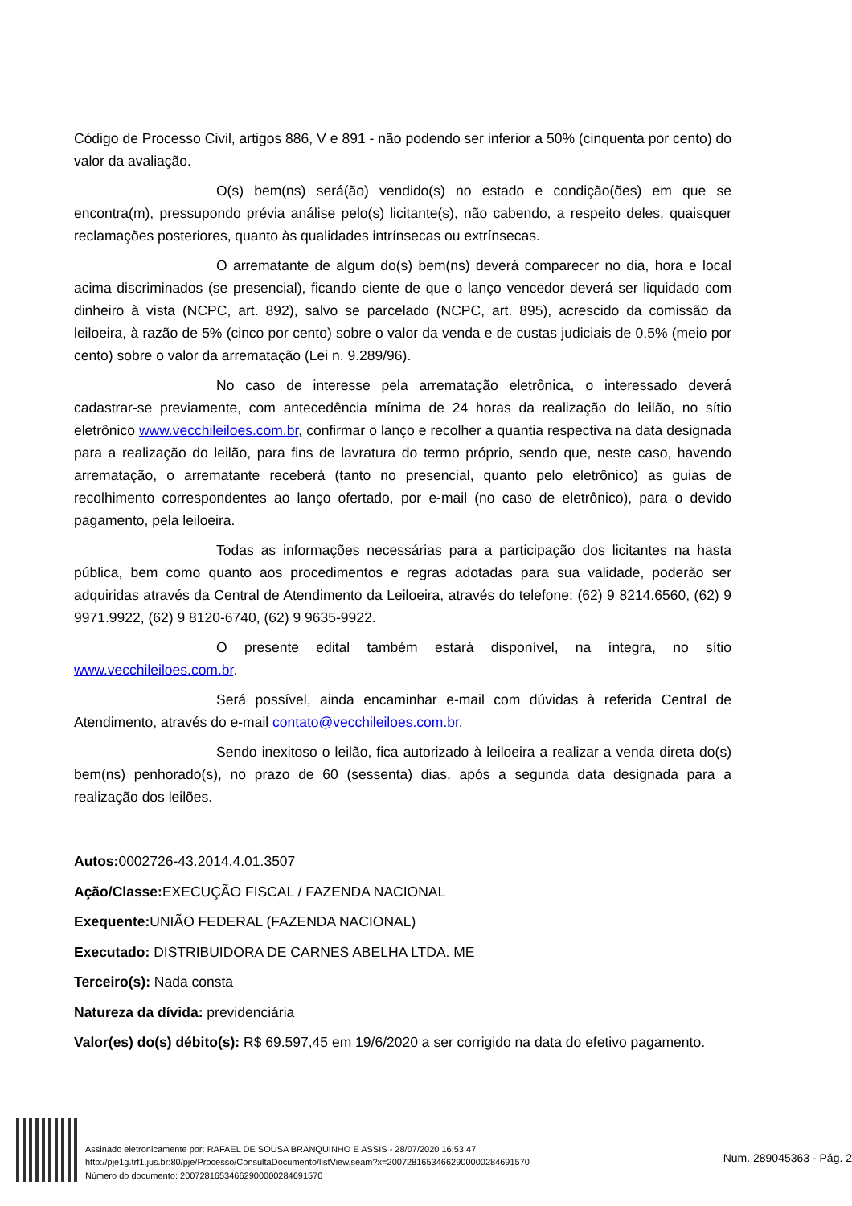Código de Processo Civil, artigos 886, V e 891 - não podendo ser inferior a 50% (cinquenta por cento) do valor da avaliação.
O(s) bem(ns) será(ão) vendido(s) no estado e condição(ões) em que se encontra(m), pressupondo prévia análise pelo(s) licitante(s), não cabendo, a respeito deles, quaisquer reclamações posteriores, quanto às qualidades intrínsecas ou extrínsecas.
O arrematante de algum do(s) bem(ns) deverá comparecer no dia, hora e local acima discriminados (se presencial), ficando ciente de que o lanço vencedor deverá ser liquidado com dinheiro à vista (NCPC, art. 892), salvo se parcelado (NCPC, art. 895), acrescido da comissão da leiloeira, à razão de 5% (cinco por cento) sobre o valor da venda e de custas judiciais de 0,5% (meio por cento) sobre o valor da arrematação (Lei n. 9.289/96).
No caso de interesse pela arrematação eletrônica, o interessado deverá cadastrar-se previamente, com antecedência mínima de 24 horas da realização do leilão, no sítio eletrônico www.vecchileiloes.com.br, confirmar o lanço e recolher a quantia respectiva na data designada para a realização do leilão, para fins de lavratura do termo próprio, sendo que, neste caso, havendo arrematação, o arrematante receberá (tanto no presencial, quanto pelo eletrônico) as guias de recolhimento correspondentes ao lanço ofertado, por e-mail (no caso de eletrônico), para o devido pagamento, pela leiloeira.
Todas as informações necessárias para a participação dos licitantes na hasta pública, bem como quanto aos procedimentos e regras adotadas para sua validade, poderão ser adquiridas através da Central de Atendimento da Leiloeira, através do telefone: (62) 9 8214.6560, (62) 9 9971.9922, (62) 9 8120-6740, (62) 9 9635-9922.
O presente edital também estará disponível, na íntegra, no sítio www.vecchileiloes.com.br.
Será possível, ainda encaminhar e-mail com dúvidas à referida Central de Atendimento, através do e-mail contato@vecchileiloes.com.br.
Sendo inexitoso o leilão, fica autorizado à leiloeira a realizar a venda direta do(s) bem(ns) penhorado(s), no prazo de 60 (sessenta) dias, após a segunda data designada para a realização dos leilões.
Autos: 0002726-43.2014.4.01.3507
Ação/Classe: EXECUÇÃO FISCAL / FAZENDA NACIONAL
Exequente: UNIÃO FEDERAL (FAZENDA NACIONAL)
Executado: DISTRIBUIDORA DE CARNES ABELHA LTDA. ME
Terceiro(s): Nada consta
Natureza da dívida: previdenciária
Valor(es) do(s) débito(s): R$ 69.597,45 em 19/6/2020 a ser corrigido na data do efetivo pagamento.
Assinado eletronicamente por: RAFAEL DE SOUSA BRANQUINHO E ASSIS - 28/07/2020 16:53:47
http://pje1g.trf1.jus.br:80/pje/Processo/ConsultaDocumento/listView.seam?x=20072816534662900000284691570
Número do documento: 20072816534662900000284691570
Num. 289045363 - Pág. 2